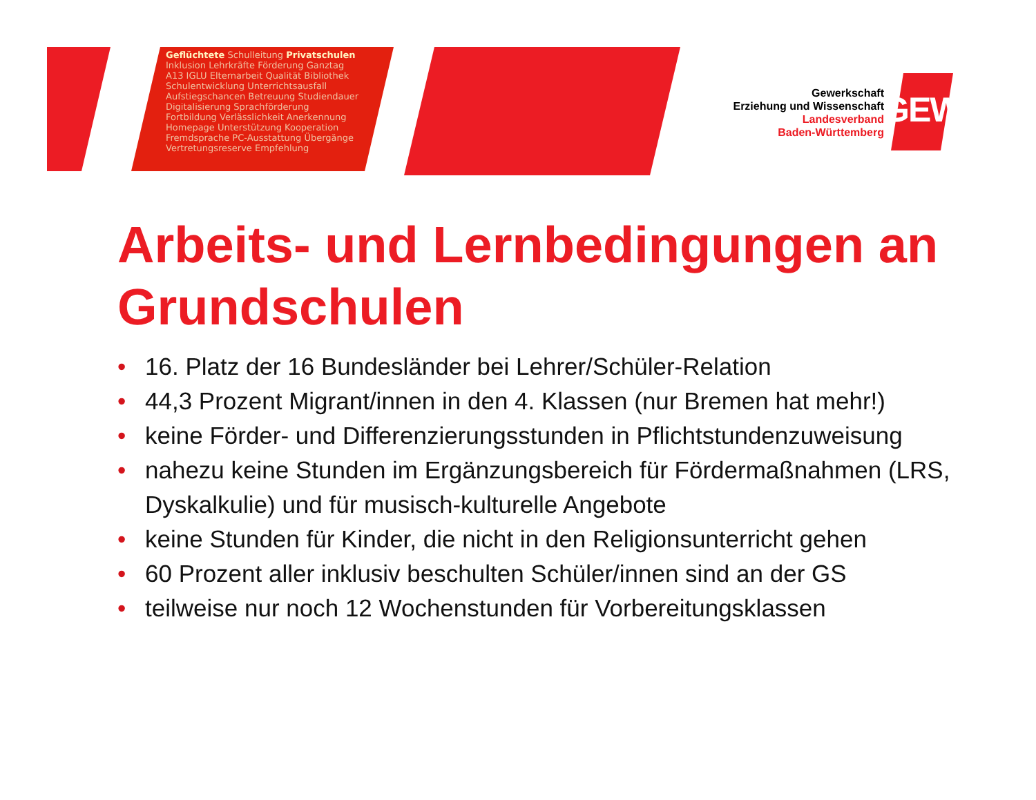Geflüchtete Schulleitung Privatschulen Inklusion Lehrkräfte Förderung Ganztag A13 IGLU Elternarbeit Qualität Bibliothek Schulentwicklung Unterrichtsausfall Aufstiegschancen Betreuung Studiendauer Digitalisierung Sprachförderung Fortbildung Verlässlichkeit Anerkennung Homepage Unterstützung Kooperation Fremdsprache PC-Ausstattung Übergänge Vertretungsreserve Empfehlung
Gewerkschaft
Erziehung und Wissenschaft
Landesverband
Baden-Württemberg
GEW
Arbeits- und Lernbedingungen an Grundschulen
• 16. Platz der 16 Bundesländer bei Lehrer/Schüler-Relation
• 44,3 Prozent Migrant/innen in den 4. Klassen (nur Bremen hat mehr!)
• keine Förder- und Differenzierungsstunden in Pflichtstundenzuweisung
• nahezu keine Stunden im Ergänzungsbereich für Fördermaßnahmen (LRS, Dyskalkulie) und für musisch-kulturelle Angebote
• keine Stunden für Kinder, die nicht in den Religionsunterricht gehen
• 60 Prozent aller inklusiv beschulten Schüler/innen sind an der GS
• teilweise nur noch 12 Wochenstunden für Vorbereitungsklassen